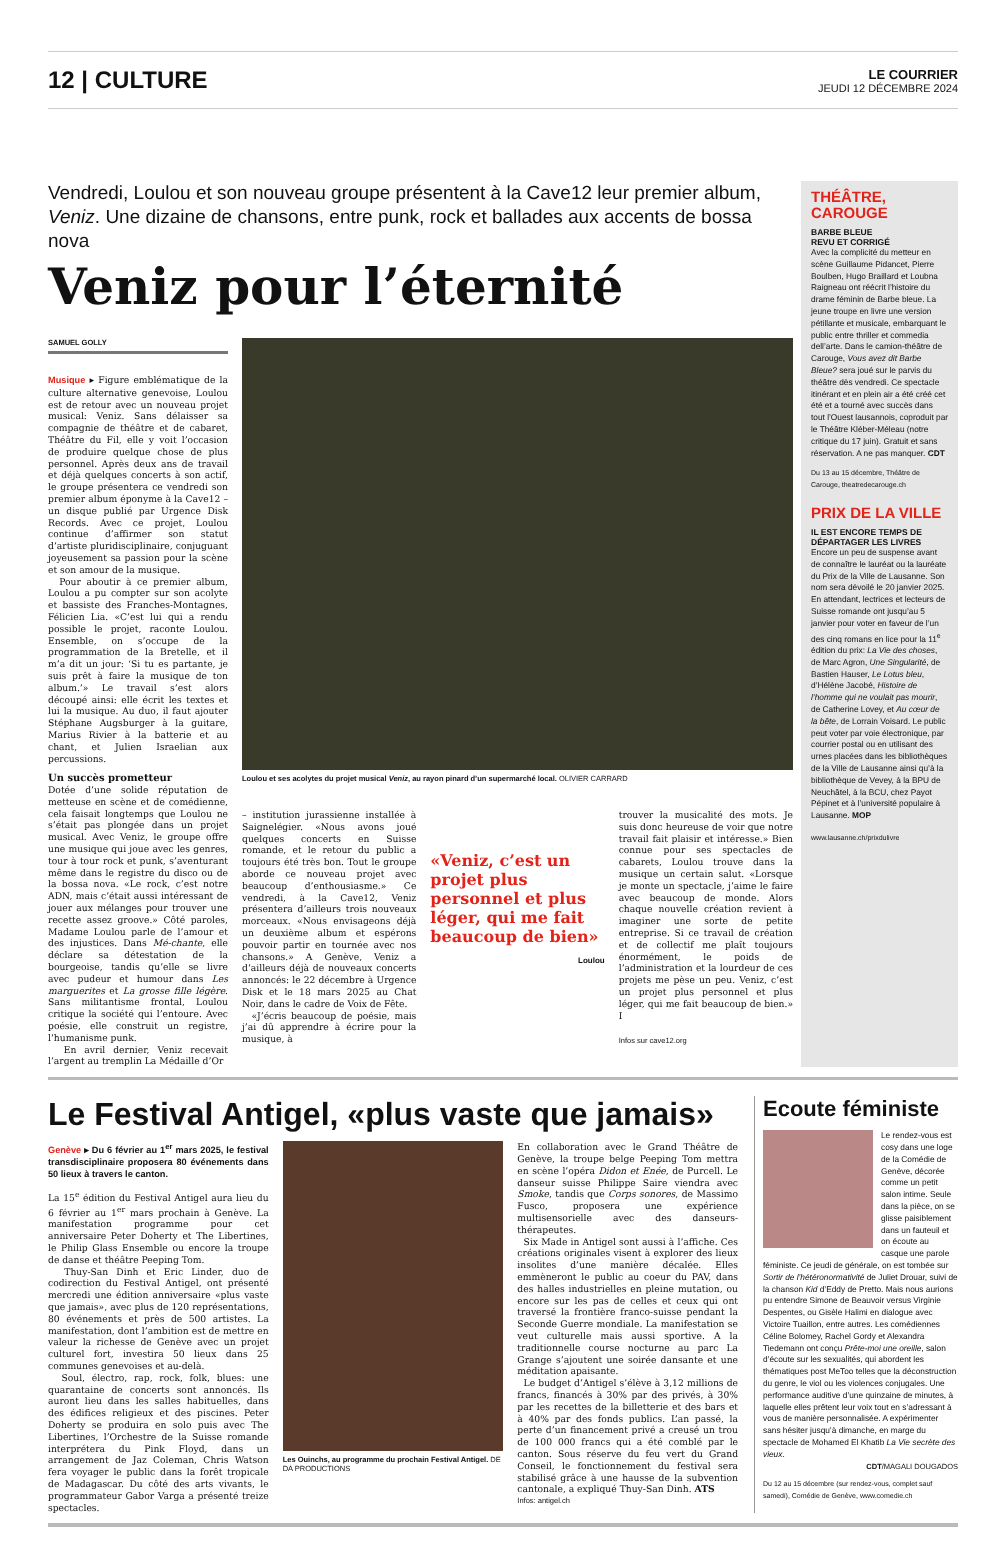12 | CULTURE
LE COURRIER
JEUDI 12 DÉCEMBRE 2024
Vendredi, Loulou et son nouveau groupe présentent à la Cave12 leur premier album, Veniz. Une dizaine de chansons, entre punk, rock et ballades aux accents de bossa nova
Veniz pour l’éternité
SAMUEL GOLLY
Musique ▸ Figure emblématique de la culture alternative genevoise, Loulou est de retour avec un nouveau projet musical: Veniz. Sans délaisser sa compagnie de théâtre et de cabaret, Théâtre du Fil, elle y voit l’occasion de produire quelque chose de plus personnel. Après deux ans de travail et déjà quelques concerts à son actif, le groupe présentera ce vendredi son premier album éponyme à la Cave12 – un disque publié par Urgence Disk Records. Avec ce projet, Loulou continue d’affirmer son statut d’artiste pluridisciplinaire, conjuguant joyeusement sa passion pour la scène et son amour de la musique.
Pour aboutir à ce premier album, Loulou a pu compter sur son acolyte et bassiste des Franches-Montagnes, Félicien Lia. «C’est lui qui a rendu possible le projet, raconte Loulou. Ensemble, on s’occupe de la programmation de la Bretelle, et il m’a dit un jour: ‘Si tu es partante, je suis prêt à faire la musique de ton album.’» Le travail s’est alors découpé ainsi: elle écrit les textes et lui la musique. Au duo, il faut ajouter Stéphane Augsburger à la guitare, Marius Rivier à la batterie et au chant, et Julien Israelian aux percussions.
Un succès prometteur
Dotée d’une solide réputation de metteuse en scène et de comédienne, cela faisait longtemps que Loulou ne s’était pas plongée dans un projet musical. Avec Veniz, le groupe offre une musique qui joue avec les genres, tour à tour rock et punk, s’aventurant même dans le registre du disco ou de la bossa nova. «Le rock, c’est notre ADN, mais c’était aussi intéressant de jouer aux mélanges pour trouver une recette assez groove.» Côté paroles, Madame Loulou parle de l’amour et des injustices. Dans Mé-chante, elle déclare sa détestation de la bourgeoise, tandis qu’elle se livre avec pudeur et humour dans Les marguerites et La grosse fille légère. Sans militantisme frontal, Loulou critique la société qui l’entoure. Avec poésie, elle construit un registre, l’humanisme punk.
En avril dernier, Veniz recevait l’argent au tremplin La Médaille d’Or
Loulou et ses acolytes du projet musical Veniz, au rayon pinard d’un supermarché local. OLIVIER CARRARD
– institution jurassienne installée à Saignelégier. «Nous avons joué quelques concerts en Suisse romande, et le retour du public a toujours été très bon. Tout le groupe aborde ce nouveau projet avec beaucoup d’enthousiasme.» Ce vendredi, à la Cave12, Veniz présentera d’ailleurs trois nouveaux morceaux. «Nous envisageons déjà un deuxième album et espérons pouvoir partir en tournée avec nos chansons.» A Genève, Veniz a d’ailleurs déjà de nouveaux concerts annoncés: le 22 décembre à Urgence Disk et le 18 mars 2025 au Chat Noir, dans le cadre de Voix de Fête.
«J’écris beaucoup de poésie, mais j’ai dû apprendre à écrire pour la musique, à
«Veniz, c’est un projet plus personnel et plus léger, qui me fait beaucoup de bien»
Loulou
trouver la musicalité des mots. Je suis donc heureuse de voir que notre travail fait plaisir et intéresse.» Bien connue pour ses spectacles de cabarets, Loulou trouve dans la musique un certain salut. «Lorsque je monte un spectacle, j’aime le faire avec beaucoup de monde. Alors chaque nouvelle création revient à imaginer une sorte de petite entreprise. Si ce travail de création et de collectif me plaît toujours énormément, le poids de l’administration et la lourdeur de ces projets me pèse un peu. Veniz, c’est un projet plus personnel et plus léger, qui me fait beaucoup de bien.» I
Infos sur cave12.org
THÉÂTRE, CAROUGE
BARBE BLEUE
REVU ET CORRIGÉ
Avec la complicité du metteur en scène Guillaume Pidancet, Pierre Boulben, Hugo Braillard et Loubna Raigneau ont réécrit l’histoire du drame féminin de Barbe bleue. La jeune troupe en livre une version pétillante et musicale, embarquant le public entre thriller et commedia dell’arte. Dans le camion-théâtre de Carouge, Vous avez dit Barbe Bleue? sera joué sur le parvis du théâtre dès vendredi. Ce spectacle itinérant et en plein air a été créé cet été et a tourné avec succès dans tout l’Ouest lausannois, coproduit par le Théâtre Kléber-Méleau (notre critique du 17 juin). Gratuit et sans réservation. A ne pas manquer. CDT
Du 13 au 15 décembre, Théâtre de Carouge, theatredecarouge.ch
PRIX DE LA VILLE
IL EST ENCORE TEMPS DE DÉPARTAGER LES LIVRES
Encore un peu de suspense avant de connaître le lauréat ou la lauréate du Prix de la Ville de Lausanne. Son nom sera dévoilé le 20 janvier 2025. En attendant, lectrices et lecteurs de Suisse romande ont jusqu’au 5 janvier pour voter en faveur de l’un des cinq romans en lice pour la 11<sup>e</sup> édition du prix: La Vie des choses, de Marc Agron, Une Singularité, de Bastien Hauser, Le Lotus bleu, d’Hélène Jacobé, Histoire de l’homme qui ne voulait pas mourir, de Catherine Lovey, et Au cœur de la bête, de Lorrain Voisard. Le public peut voter par voie électronique, par courrier postal ou en utilisant des urnes placées dans les bibliothèques de la Ville de Lausanne ainsi qu’à la bibliothèque de Vevey, à la BPU de Neuchâtel, à la BCU, chez Payot Pépinet et à l’université populaire à Lausanne. MOP
www.lausanne.ch/prixdulivre
Le Festival Antigel, «plus vaste que jamais»
Genève ▸ Du 6 février au 1<sup>er</sup> mars 2025, le festival transdisciplinaire proposera 80 événements dans 50 lieux à travers le canton.
La 15<sup>e</sup> édition du Festival Antigel aura lieu du 6 février au 1<sup>er</sup> mars prochain à Genève. La manifestation programme pour cet anniversaire Peter Doherty et The Libertines, le Philip Glass Ensemble ou encore la troupe de danse et théâtre Peeping Tom.
Thuy-San Dinh et Eric Linder, duo de codirection du Festival Antigel, ont présenté mercredi une édition anniversaire «plus vaste que jamais», avec plus de 120 représentations, 80 événements et près de 500 artistes. La manifestation, dont l’ambition est de mettre en valeur la richesse de Genève avec un projet culturel fort, investira 50 lieux dans 25 communes genevoises et au-delà.
Soul, électro, rap, rock, folk, blues: une quarantaine de concerts sont annoncés. Ils auront lieu dans les salles habituelles, dans des édifices religieux et des piscines. Peter Doherty se produira en solo puis avec The Libertines, l’Orchestre de la Suisse romande interprétera du Pink Floyd, dans un arrangement de Jaz Coleman, Chris Watson fera voyager le public dans la forêt tropicale de Madagascar. Du côté des arts vivants, le programmateur Gabor Varga a présenté treize spectacles.
Les Ouinchs, au programme du prochain Festival Antigel. DE DA PRODUCTIONS
En collaboration avec le Grand Théâtre de Genève, la troupe belge Peeping Tom mettra en scène l’opéra Didon et Enée, de Purcell. Le danseur suisse Philippe Saire viendra avec Smoke, tandis que Corps sonores, de Massimo Fusco, proposera une expérience multisensorielle avec des danseurs-thérapeutes.
Six Made in Antigel sont aussi à l’affiche. Ces créations originales visent à explorer des lieux insolites d’une manière décalée. Elles emmèneront le public au coeur du PAV, dans des halles industrielles en pleine mutation, ou encore sur les pas de celles et ceux qui ont traversé la frontière franco-suisse pendant la Seconde Guerre mondiale. La manifestation se veut culturelle mais aussi sportive. A la traditionnelle course nocturne au parc La Grange s’ajoutent une soirée dansante et une méditation apaisante.
Le budget d’Antigel s’élève à 3,12 millions de francs, financés à 30% par des privés, à 30% par les recettes de la billetterie et des bars et à 40% par des fonds publics. L’an passé, la perte d’un financement privé a creusé un trou de 100 000 francs qui a été comblé par le canton. Sous réserve du feu vert du Grand Conseil, le fonctionnement du festival sera stabilisé grâce à une hausse de la subvention cantonale, a expliqué Thuy-San Dinh. ATS
Infos: antigel.ch
Ecoute féministe
Le rendez-vous est cosy dans une loge de la Comédie de Genève, décorée comme un petit salon intime. Seule dans la pièce, on se glisse paisiblement dans un fauteuil et on écoute au casque une parole féministe. Ce jeudi de générale, on est tombée sur Sortir de l’hétéronormativité de Juliet Drouar, suivi de la chanson Kid d’Eddy de Pretto. Mais nous aurions pu entendre Simone de Beauvoir versus Virginie Despentes, ou Gisèle Halimi en dialogue avec Victoire Tuaillon, entre autres. Les comédiennes Céline Bolomey, Rachel Gordy et Alexandra Tiedemann ont conçu Prête-moi une oreille, salon d’écoute sur les sexualités, qui abordent les thématiques post MeToo telles que la déconstruction du genre, le viol ou les violences conjugales. Une performance auditive d’une quinzaine de minutes, à laquelle elles prêtent leur voix tout en s’adressant à vous de manière personnalisée. A expérimenter sans hésiter jusqu’à dimanche, en marge du spectacle de Mohamed El Khatib La Vie secrète des vieux.
CDT/MAGALI DOUGADOS
Du 12 au 15 décembre (sur rendez-vous, complet sauf samedi), Comédie de Genève, www.comedie.ch